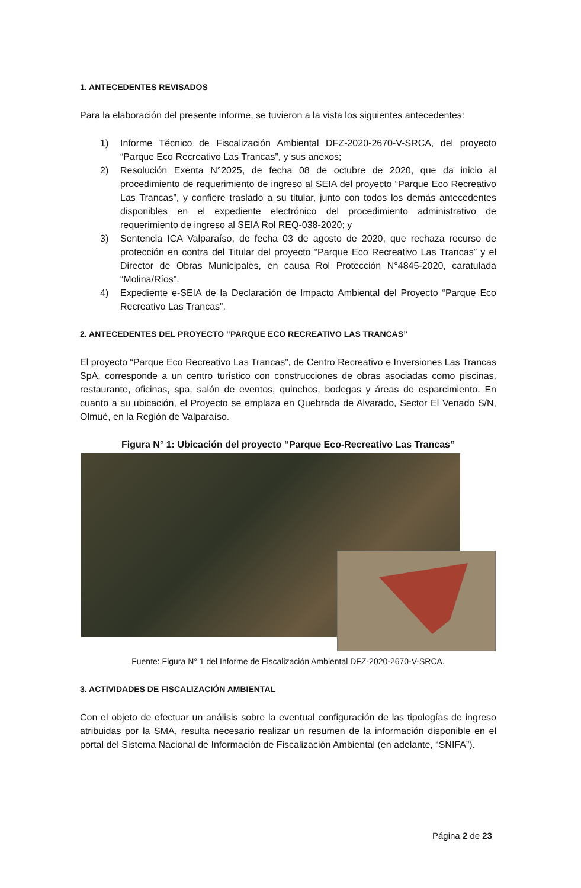1. ANTECEDENTES REVISADOS
Para la elaboración del presente informe, se tuvieron a la vista los siguientes antecedentes:
1) Informe Técnico de Fiscalización Ambiental DFZ-2020-2670-V-SRCA, del proyecto “Parque Eco Recreativo Las Trancas”, y sus anexos;
2) Resolución Exenta N°2025, de fecha 08 de octubre de 2020, que da inicio al procedimiento de requerimiento de ingreso al SEIA del proyecto “Parque Eco Recreativo Las Trancas”, y confiere traslado a su titular, junto con todos los demás antecedentes disponibles en el expediente electrónico del procedimiento administrativo de requerimiento de ingreso al SEIA Rol REQ-038-2020; y
3) Sentencia ICA Valparaíso, de fecha 03 de agosto de 2020, que rechaza recurso de protección en contra del Titular del proyecto “Parque Eco Recreativo Las Trancas” y el Director de Obras Municipales, en causa Rol Protección N°4845-2020, caratulada “Molina/Ríos”.
4) Expediente e-SEIA de la Declaración de Impacto Ambiental del Proyecto “Parque Eco Recreativo Las Trancas”.
2. ANTECEDENTES DEL PROYECTO “PARQUE ECO RECREATIVO LAS TRANCAS”
El proyecto “Parque Eco Recreativo Las Trancas”, de Centro Recreativo e Inversiones Las Trancas SpA, corresponde a un centro turístico con construcciones de obras asociadas como piscinas, restaurante, oficinas, spa, salón de eventos, quinchos, bodegas y áreas de esparcimiento. En cuanto a su ubicación, el Proyecto se emplaza en Quebrada de Alvarado, Sector El Venado S/N, Olmué, en la Región de Valparaíso.
Figura N° 1: Ubicación del proyecto “Parque Eco-Recreativo Las Trancas”
Fuente: Figura N° 1 del Informe de Fiscalización Ambiental DFZ-2020-2670-V-SRCA.
3. ACTIVIDADES DE FISCALIZACIÓN AMBIENTAL
Con el objeto de efectuar un análisis sobre la eventual configuración de las tipologías de ingreso atribuidas por la SMA, resulta necesario realizar un resumen de la información disponible en el portal del Sistema Nacional de Información de Fiscalización Ambiental (en adelante, “SNIFA”).
Página 2 de 23